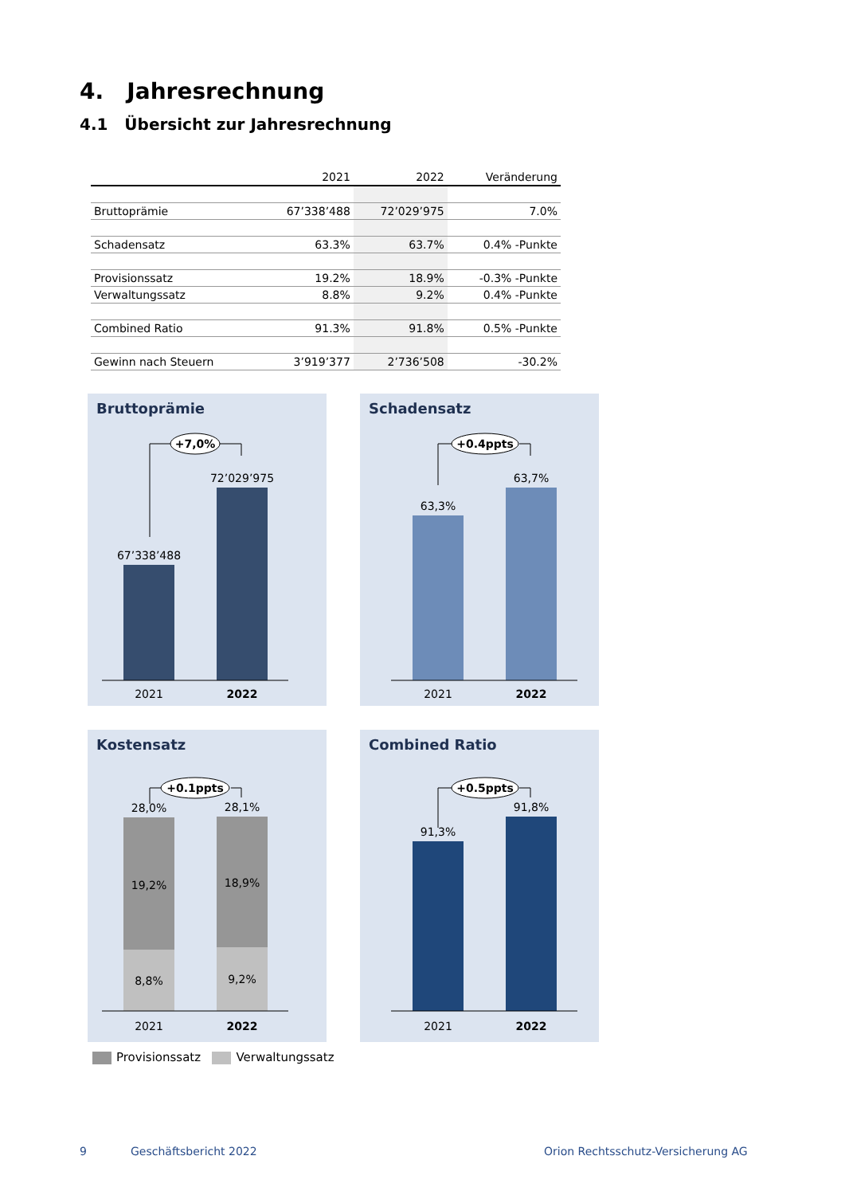4. Jahresrechnung
4.1 Übersicht zur Jahresrechnung
| | 2021 | 2022 | Veränderung |
| --- | --- | --- | --- |
| Bruttoprämie | 67’338’488 | 72’029’975 | 7.0% |
| Schadensatz | 63.3% | 63.7% | 0.4% -Punkte |
| Provisionssatz | 19.2% | 18.9% | -0.3% -Punkte |
| Verwaltungssatz | 8.8% | 9.2% | 0.4% -Punkte |
| Combined Ratio | 91.3% | 91.8% | 0.5% -Punkte |
| Gewinn nach Steuern | 3’919’377 | 2’736’508 | -30.2% |
Bruttoprämie
+7,0%
67’338’488
72’029’975
2021
2022
Schadensatz
+0.4ppts
63,3%
63,7%
2021
2022
Kostensatz
+0.1ppts
28,0%
28,1%
19,2%
18,9%
8,8%
9,2%
2021
2022
Combined Ratio
+0.5ppts
91,3%
91,8%
2021
2022
Provisionssatz Verwaltungssatz
9 Geschäftsbericht 2022
Orion Rechtsschutz-Versicherung AG